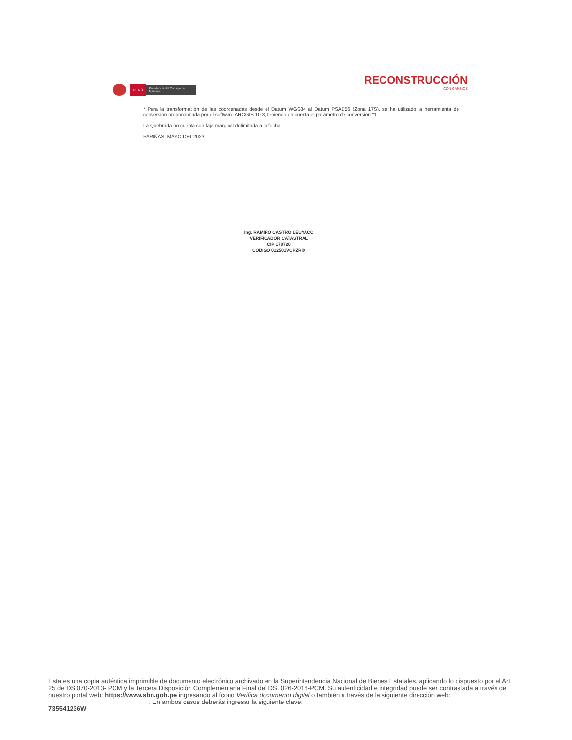PERÚ
Presidencia del Consejo de Ministros
RECONSTRUCCIÓN
CON CAMBIOS
* Para la transformación de las coordenadas desde el Datum WGS84 al Datum PSAD56 (Zona 17S), se ha utilizado la herramienta de conversión proporcionada por el software ARCGIS 10.3, teniendo en cuenta el parámetro de conversión "1".
La Quebrada no cuenta con faja marginal delimitada a la fecha.
PARIÑAS, MAYO DEL 2023
Ing. RAMIRO CASTRO LEUYACC
VERIFICADOR CATASTRAL
CIP 170720
CODIGO 012501VCPZRIX
Esta es una copia auténtica imprimible de documento electrónico archivado en la Superintendencia Nacional de Bienes Estatales, aplicando lo dispuesto por el Art. 25 de DS.070-2013- PCM y la Tercera Disposición Complementaria Final del DS. 026-2016-PCM. Su autenticidad e integridad puede ser contrastada a través de nuestro portal web: https://www.sbn.gob.pe ingresando al ícono Verifica documento digital o también a través de la siguiente dirección web: . En ambos casos deberás ingresar la siguiente clave:
735541236W